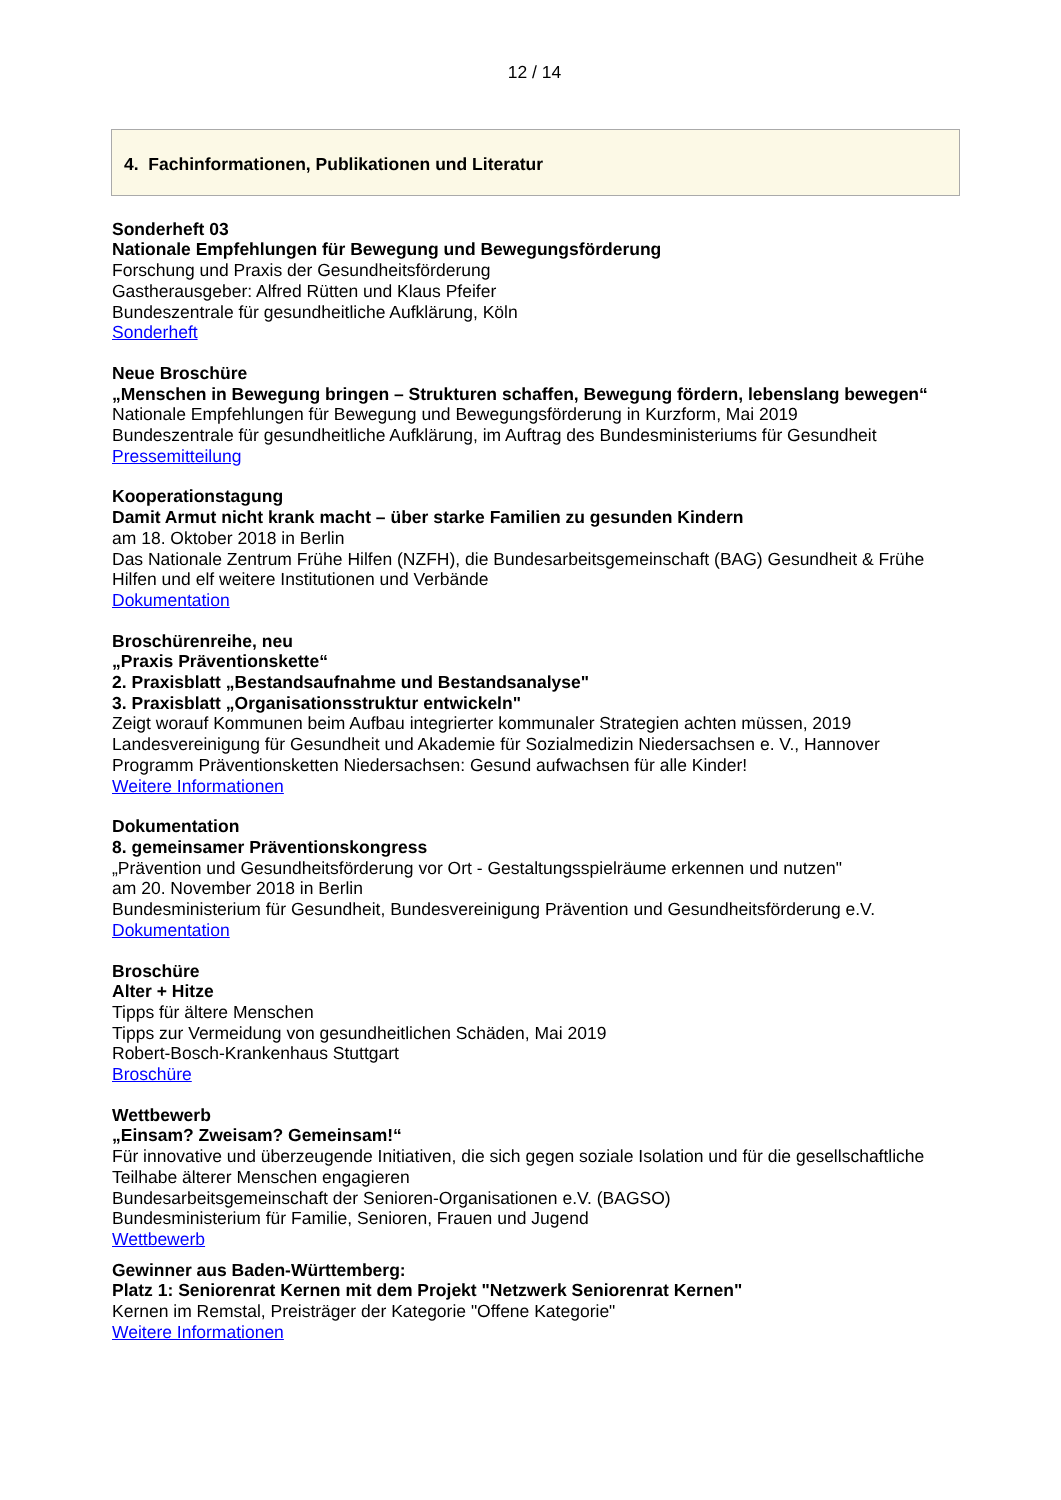12 / 14
4. Fachinformationen, Publikationen und Literatur
Sonderheft 03
Nationale Empfehlungen für Bewegung und Bewegungsförderung
Forschung und Praxis der Gesundheitsförderung
Gastherausgeber: Alfred Rütten und Klaus Pfeifer
Bundeszentrale für gesundheitliche Aufklärung, Köln
Sonderheft
Neue Broschüre
„Menschen in Bewegung bringen – Strukturen schaffen, Bewegung fördern, lebenslang bewegen“
Nationale Empfehlungen für Bewegung und Bewegungsförderung in Kurzform, Mai 2019
Bundeszentrale für gesundheitliche Aufklärung, im Auftrag des Bundesministeriums für Gesundheit
Pressemitteilung
Kooperationstagung
Damit Armut nicht krank macht – über starke Familien zu gesunden Kindern
am 18. Oktober 2018 in Berlin
Das Nationale Zentrum Frühe Hilfen (NZFH), die Bundesarbeitsgemeinschaft (BAG) Gesundheit & Frühe Hilfen und elf weitere Institutionen und Verbände
Dokumentation
Broschürenreihe, neu
„Praxis Präventionskette“
2. Praxisblatt „Bestandsaufnahme und Bestandsanalyse"
3. Praxisblatt „Organisationsstruktur entwickeln"
Zeigt worauf Kommunen beim Aufbau integrierter kommunaler Strategien achten müssen, 2019
Landesvereinigung für Gesundheit und Akademie für Sozialmedizin Niedersachsen e. V., Hannover
Programm Präventionsketten Niedersachsen: Gesund aufwachsen für alle Kinder!
Weitere Informationen
Dokumentation
8. gemeinsamer Präventionskongress
„Prävention und Gesundheitsförderung vor Ort - Gestaltungsspielräume erkennen und nutzen"
am 20. November 2018 in Berlin
Bundesministerium für Gesundheit, Bundesvereinigung Prävention und Gesundheitsförderung e.V.
Dokumentation
Broschüre
Alter + Hitze
Tipps für ältere Menschen
Tipps zur Vermeidung von gesundheitlichen Schäden, Mai 2019
Robert-Bosch-Krankenhaus Stuttgart
Broschüre
Wettbewerb
„Einsam? Zweisam? Gemeinsam!“
Für innovative und überzeugende Initiativen, die sich gegen soziale Isolation und für die gesellschaftliche Teilhabe älterer Menschen engagieren
Bundesarbeitsgemeinschaft der Senioren-Organisationen e.V. (BAGSO)
Bundesministerium für Familie, Senioren, Frauen und Jugend
Wettbewerb
Gewinner aus Baden-Württemberg:
Platz 1: Seniorenrat Kernen mit dem Projekt "Netzwerk Seniorenrat Kernen"
Kernen im Remstal, Preisträger der Kategorie "Offene Kategorie"
Weitere Informationen